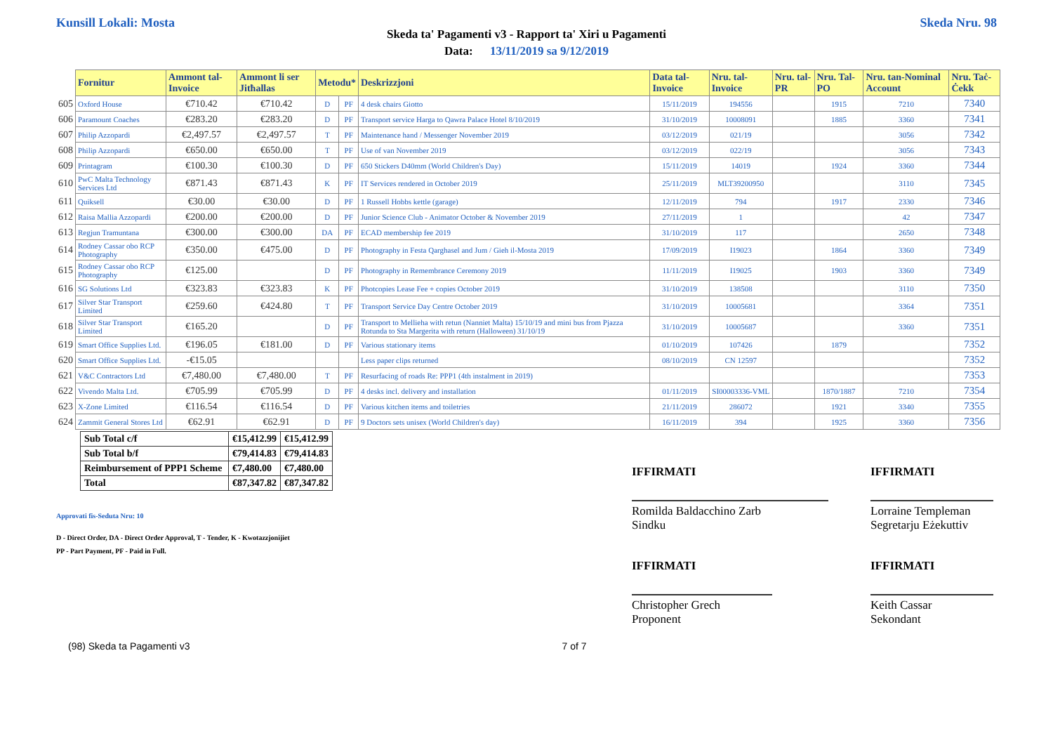Kunsill Lokali: Mosta Skeda Nru. 98
Skeda ta' Pagamenti v3 - Rapport ta' Xiri u Pagamenti
Data: 13/11/2019 sa 9/12/2019
| | Fornitur | Ammont tal-Invoice | Ammont li ser Jitħallas | Metodu* | | Deskrizzjoni | Data tal-Invoice | Nru. tal-Invoice | Nru. tal-PR | Nru. Tal-PO | Nru. tan-Nominal Account | Nru. Taċ-Ċekk |
| --- | --- | --- | --- | --- | --- | --- | --- | --- | --- | --- | --- | --- |
| 605 | Oxford House | €710.42 | €710.42 | D | PF | 4 desk chairs Giotto | 15/11/2019 | 194556 | | 1915 | 7210 | 7340 |
| 606 | Paramount Coaches | €283.20 | €283.20 | D | PF | Transport service Harga to Qawra Palace Hotel 8/10/2019 | 31/10/2019 | 10008091 | | 1885 | 3360 | 7341 |
| 607 | Philip Azzopardi | €2,497.57 | €2,497.57 | T | PF | Maintenance hand / Messenger November 2019 | 03/12/2019 | 021/19 | | | 3056 | 7342 |
| 608 | Philip Azzopardi | €650.00 | €650.00 | T | PF | Use of van November 2019 | 03/12/2019 | 022/19 | | | 3056 | 7343 |
| 609 | Printagram | €100.30 | €100.30 | D | PF | 650 Stickers D40mm (World Children's Day) | 15/11/2019 | 14019 | | 1924 | 3360 | 7344 |
| 610 | PwC Malta Technology Services Ltd | €871.43 | €871.43 | K | PF | IT Services rendered in October 2019 | 25/11/2019 | MLT39200950 | | | 3110 | 7345 |
| 611 | Quiksell | €30.00 | €30.00 | D | PF | 1 Russell Hobbs kettle (garage) | 12/11/2019 | 794 | | 1917 | 2330 | 7346 |
| 612 | Raisa Mallia Azzopardi | €200.00 | €200.00 | D | PF | Junior Science Club - Animator October & November 2019 | 27/11/2019 | 1 | | | 42 | 7347 |
| 613 | Regjun Tramuntana | €300.00 | €300.00 | DA | PF | ECAD membership fee 2019 | 31/10/2019 | 117 | | | 2650 | 7348 |
| 614 | Rodney Cassar obo RCP Photography | €350.00 | €475.00 | D | PF | Photography in Festa Qarghasel and Jum / Gieh il-Mosta 2019 | 17/09/2019 | I19023 | | 1864 | 3360 | 7349 |
| 615 | Rodney Cassar obo RCP Photography | €125.00 | | D | PF | Photography in Remembrance Ceremony 2019 | 11/11/2019 | I19025 | | 1903 | 3360 | 7349 |
| 616 | SG Solutions Ltd | €323.83 | €323.83 | K | PF | Photcopies Lease Fee + copies October 2019 | 31/10/2019 | 138508 | | | 3110 | 7350 |
| 617 | Silver Star Transport Limited | €259.60 | €424.80 | T | PF | Transport Service Day Centre October 2019 | 31/10/2019 | 10005681 | | | 3364 | 7351 |
| 618 | Silver Star Transport Limited | €165.20 | | D | PF | Transport to Mellieha with retun (Nanniet Malta) 15/10/19 and mini bus from Pjazza Rotunda to Sta Margerita with return (Halloween) 31/10/19 | 31/10/2019 | 10005687 | | | 3360 | 7351 |
| 619 | Smart Office Supplies Ltd. | €196.05 | €181.00 | D | PF | Various stationary items | 01/10/2019 | 107426 | | 1879 | | 7352 |
| 620 | Smart Office Supplies Ltd. | -€15.05 | | | | Less paper clips returned | 08/10/2019 | CN 12597 | | | | 7352 |
| 621 | V&C Contractors Ltd | €7,480.00 | €7,480.00 | T | PF | Resurfacing of roads Re: PPP1 (4th instalment in 2019) | | | | | | 7353 |
| 622 | Vivendo Malta Ltd. | €705.99 | €705.99 | D | PF | 4 desks incl. delivery and installation | 01/11/2019 | SI00003336-VML | | 1870/1887 | 7210 | 7354 |
| 623 | X-Zone Limited | €116.54 | €116.54 | D | PF | Various kitchen items and toiletries | 21/11/2019 | 286072 | | 1921 | 3340 | 7355 |
| 624 | Zammit General Stores Ltd | €62.91 | €62.91 | D | PF | 9 Doctors sets unisex (World Children's day) | 16/11/2019 | 394 | | 1925 | 3360 | 7356 |
| Sub Total c/f | €15,412.99 | €15,412.99 |
| Sub Total b/f | €79,414.83 | €79,414.83 |
| Reimbursement of PPP1 Scheme | €7,480.00 | €7,480.00 |
| Total | €87,347.82 | €87,347.82 |
Approvati fis-Seduta Nru: 10
D - Direct Order, DA - Direct Order Approval, T - Tender, K - Kwotazzjonijiet
PP - Part Payment, PF - Paid in Full.
IFFIRMATI
Romilda Baldacchino Zarb
Sindku
IFFIRMATI
Christopher Grech
Proponent
IFFIRMATI
Lorraine Templeman
Segretarju Eżekuttiv
IFFIRMATI
Keith Cassar
Sekondant
(98) Skeda ta Pagamenti v3 7 of 7